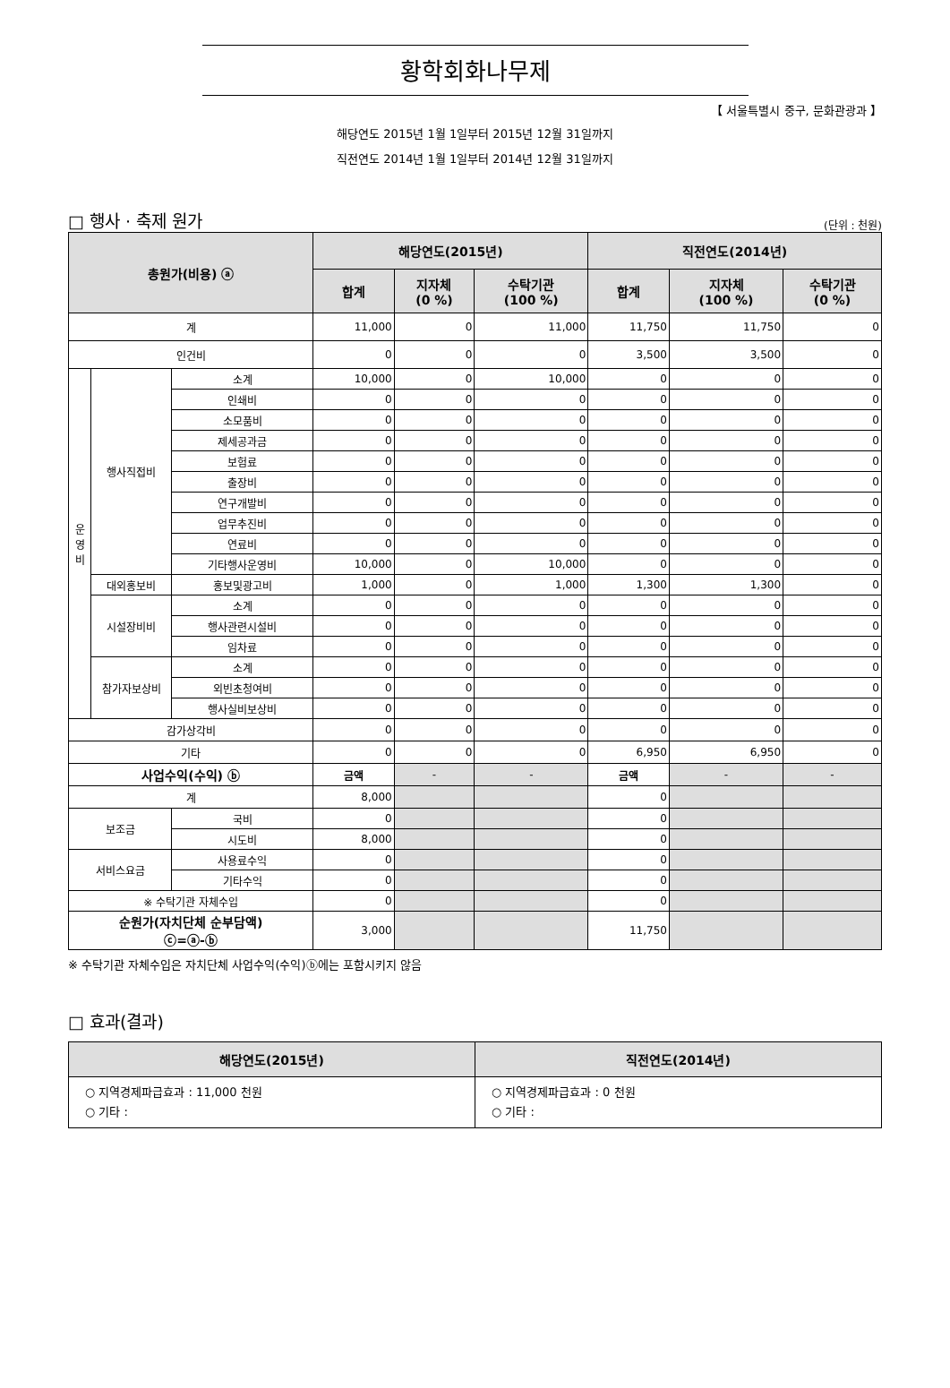황학회화나무제
【 서울특별시 중구, 문화관광과 】
해당연도 2015년 1월 1일부터 2015년 12월 31일까지
직전연도 2014년 1월 1일부터 2014년 12월 31일까지
□ 행사 · 축제 원가 (단위 : 천원)
| 총원가(비용) ⓐ | | | 해당연도(2015년) | | | 직전연도(2014년) | | |
| --- | --- | --- | --- | --- | --- | --- | --- | --- |
| | | | 합계 | 지자체 (0 %) | 수탁기관 (100 %) | 합계 | 지자체 (100 %) | 수탁기관 (0 %) |
| 계 | | | 11,000 | 0 | 11,000 | 11,750 | 11,750 | 0 |
| 인건비 | | | 0 | 0 | 0 | 3,500 | 3,500 | 0 |
| 운 영 비 | 행사직접비 | 소계 | 10,000 | 0 | 10,000 | 0 | 0 | 0 |
| | | 인쇄비 | 0 | 0 | 0 | 0 | 0 | 0 |
| | | 소모품비 | 0 | 0 | 0 | 0 | 0 | 0 |
| | | 제세공과금 | 0 | 0 | 0 | 0 | 0 | 0 |
| | | 보험료 | 0 | 0 | 0 | 0 | 0 | 0 |
| | | 출장비 | 0 | 0 | 0 | 0 | 0 | 0 |
| | | 연구개발비 | 0 | 0 | 0 | 0 | 0 | 0 |
| | | 업무추진비 | 0 | 0 | 0 | 0 | 0 | 0 |
| | | 연료비 | 0 | 0 | 0 | 0 | 0 | 0 |
| | | 기타행사운영비 | 10,000 | 0 | 10,000 | 0 | 0 | 0 |
| | 대외홍보비 | 홍보및광고비 | 1,000 | 0 | 1,000 | 1,300 | 1,300 | 0 |
| | 시설장비비 | 소계 | 0 | 0 | 0 | 0 | 0 | 0 |
| | | 행사관련시설비 | 0 | 0 | 0 | 0 | 0 | 0 |
| | | 임차료 | 0 | 0 | 0 | 0 | 0 | 0 |
| | 참가자보상비 | 소계 | 0 | 0 | 0 | 0 | 0 | 0 |
| | | 외빈초청여비 | 0 | 0 | 0 | 0 | 0 | 0 |
| | | 행사실비보상비 | 0 | 0 | 0 | 0 | 0 | 0 |
| 감가상각비 | | | 0 | 0 | 0 | 0 | 0 | 0 |
| 기타 | | | 0 | 0 | 0 | 6,950 | 6,950 | 0 |
| 사업수익(수익) ⓑ | | | 금액 | - | - | 금액 | - | - |
| 계 | | | 8,000 | | | 0 | | |
| 보조금 | | 국비 | 0 | | | 0 | | |
| | | 시도비 | 8,000 | | | 0 | | |
| 서비스요금 | | 사용료수익 | 0 | | | 0 | | |
| | | 기타수익 | 0 | | | 0 | | |
| ※ 수탁기관 자체수입 | | | 0 | | | 0 | | |
| 순원가(자치단체 순부담액) ⓒ=ⓐ-ⓑ | | | 3,000 | | | 11,750 | | |
※ 수탁기관 자체수입은 자치단체 사업수익(수익)ⓑ에는 포함시키지 않음
□ 효과(결과)
| 해당연도(2015년) | 직전연도(2014년) |
| --- | --- |
| ○ 지역경제파급효과 : 11,000 천원 ○ 기타 : | ○ 지역경제파급효과 : 0 천원 ○ 기타 : |